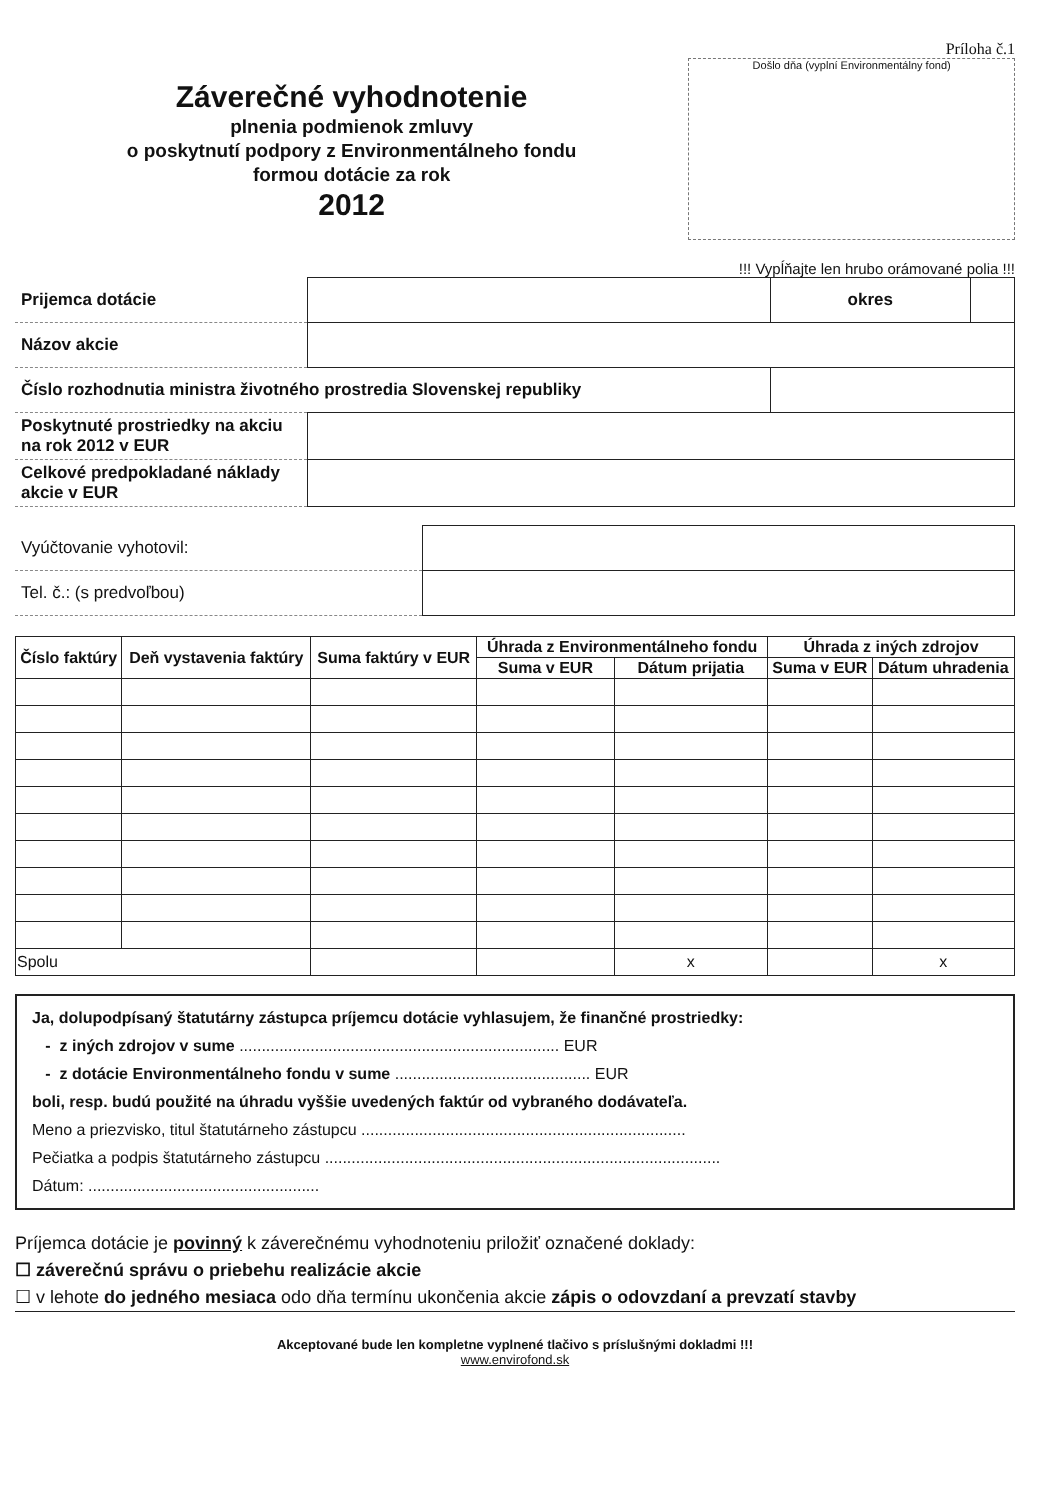Záverečné vyhodnotenie
plnenia podmienok zmluvy
o poskytnutí podpory z Environmentálneho fondu
formou dotácie za rok
2012
Príloha č.1
Došlo dňa (vyplní Environmentálny fond)
!!! Vypĺňajte len hrubo orámované polia !!!
| Prijemca dotácie | | okres | |
| Názov akcie | | | |
| Číslo rozhodnutia ministra životného prostredia Slovenskej republiky | | | |
| Poskytnuté prostriedky na akciu na rok 2012 v EUR | | | |
| Celkové predpokladané náklady akcie v EUR | | | |
| Vyúčtovanie vyhotovil: | |
| Tel. č.: (s predvoľbou) | |
| Číslo faktúry | Deň vystavenia faktúry | Suma faktúry v EUR | Úhrada z Environmentálneho fondu | | Úhrada z iných zdrojov | |
| --- | --- | --- | --- | --- | --- | --- |
| | | | Suma v EUR | Dátum prijatia | Suma v EUR | Dátum uhradenia |
| Spolu | | | | x | | x |
Ja, dolupodpísaný štatutárny zástupca príjemcu dotácie vyhlasujem, že finančné prostriedky:
- z iných zdrojov v sume ........................................................................ EUR
- z dotácie Environmentálneho fondu v sume ............................................ EUR
boli, resp. budú použité na úhradu vyššie uvedených faktúr od vybraného dodávateľa.
Meno a priezvisko, titul štatutárneho zástupcu .........................................................................
Pečiatka a podpis štatutárneho zástupcu .........................................................................................
Dátum: ....................................................
Príjemca dotácie je povinný k záverečnému vyhodnoteniu priložiť označené doklady:
☐ záverečnú správu o priebehu realizácie akcie
☐ v lehote do jedného mesiaca odo dňa termínu ukončenia akcie zápis o odovzdaní a prevzatí stavby
Akceptované bude len kompletne vyplnené tlačivo s príslušnými dokladmi !!!
www.envirofond.sk